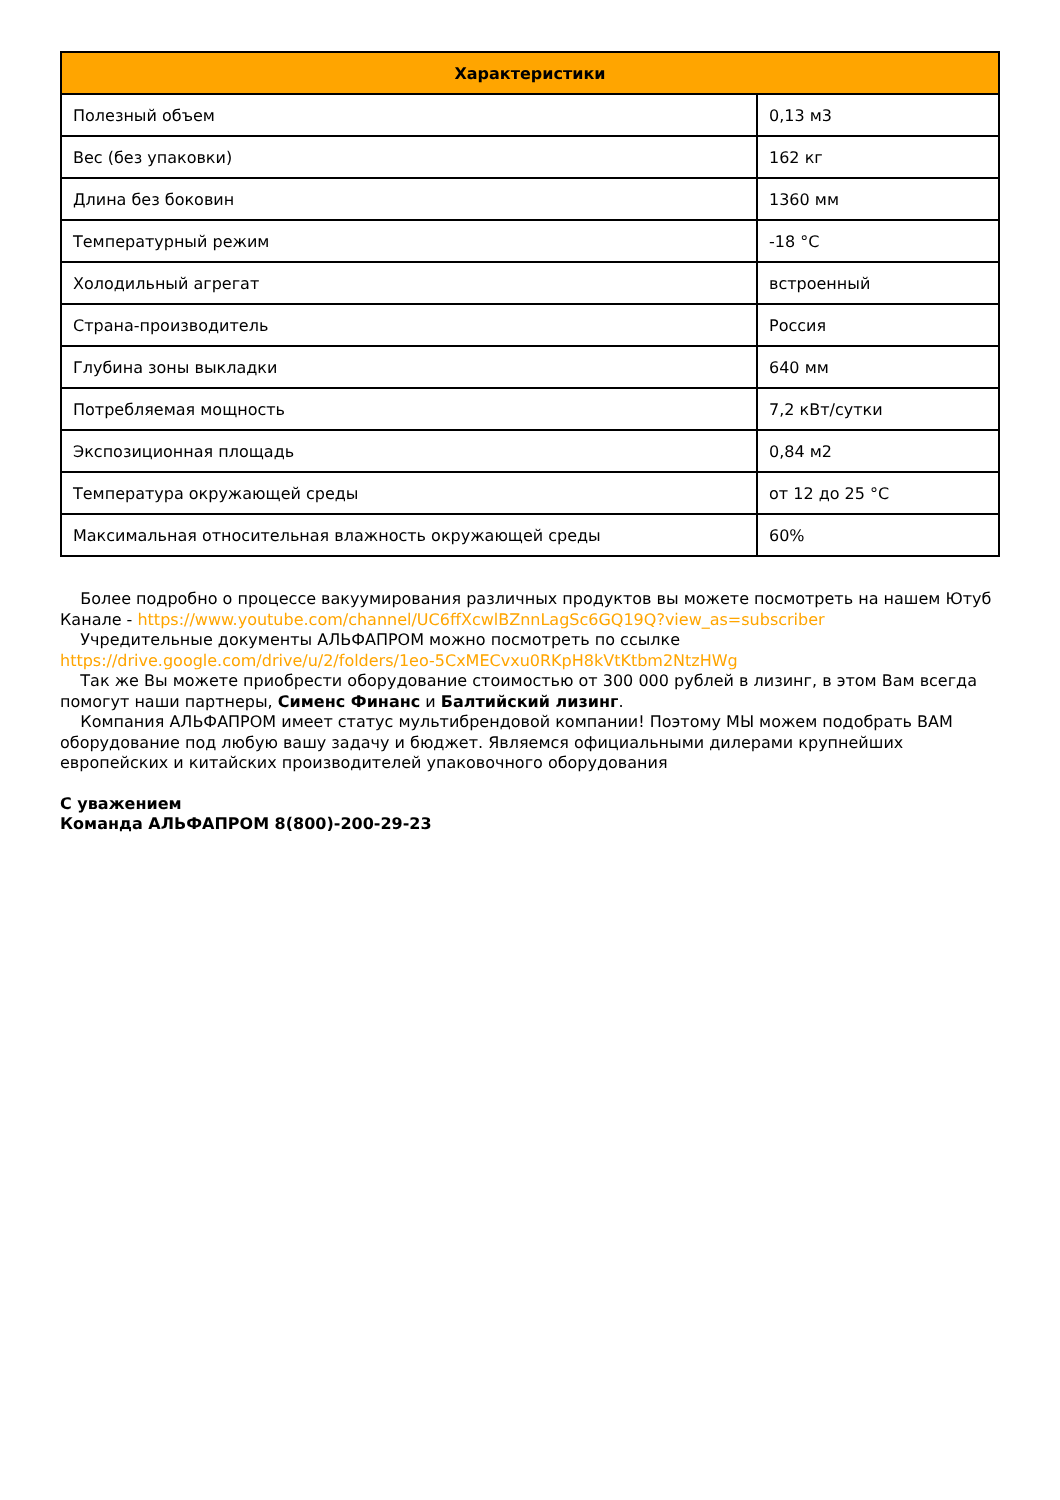| Характеристики | |
| --- | --- |
| Полезный объем | 0,13 м3 |
| Вес (без упаковки) | 162 кг |
| Длина без боковин | 1360 мм |
| Температурный режим | -18 °С |
| Холодильный агрегат | встроенный |
| Страна-производитель | Россия |
| Глубина зоны выкладки | 640 мм |
| Потребляемая мощность | 7,2 кВт/сутки |
| Экспозиционная площадь | 0,84 м2 |
| Температура окружающей среды | от 12 до 25 °С |
| Максимальная относительная влажность окружающей среды | 60% |
Более подробно о процессе вакуумирования различных продуктов вы можете посмотреть на нашем Ютуб Канале - https://www.youtube.com/channel/UC6ffXcwlBZnnLagSc6GQ19Q?view_as=subscriber
Учредительные документы АЛЬФАПРОМ можно посмотреть по ссылке https://drive.google.com/drive/u/2/folders/1eo-5CxMECvxu0RKpH8kVtKtbm2NtzHWg
Так же Вы можете приобрести оборудование стоимостью от 300 000 рублей в лизинг, в этом Вам всегда помогут наши партнеры, Сименс Финанс и Балтийский лизинг.
Компания АЛЬФАПРОМ имеет статус мультибрендовой компании! Поэтому МЫ можем подобрать ВАМ оборудование под любую вашу задачу и бюджет. Являемся официальными дилерами крупнейших европейских и китайских производителей упаковочного оборудования
С уважением
Команда АЛЬФАПРОМ 8(800)-200-29-23